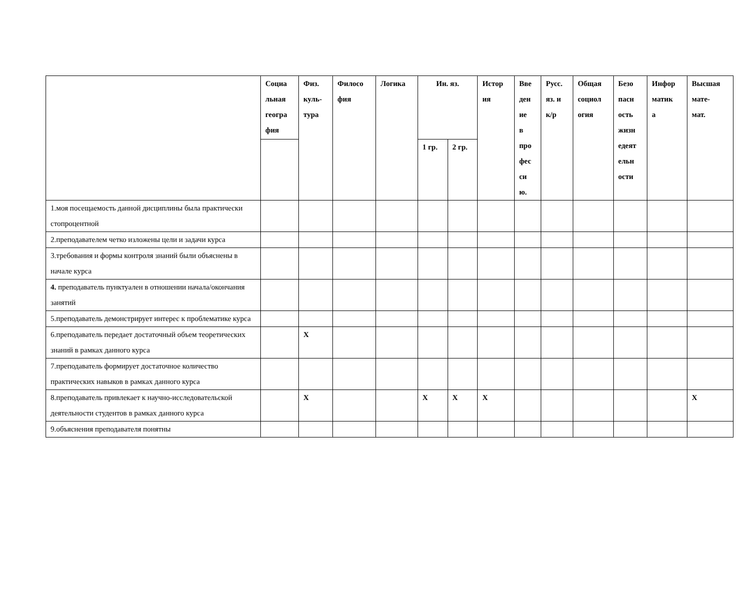| | Социа льная геогра фия | Физ. куль- тура | Филосо фия | Логика | Ин. яз. | | Истор ия | Вве ден ие в про фес си ю. | Русс. яз. и к/р | Общая социол огия | Безо пасн ость жизн едеят ельн ости | Инфор матик а | Высшая мате- мат. |
| --- | --- | --- | --- | --- | --- | --- | --- | --- | --- | --- | --- | --- | --- |
| | | | | | 1 гр. | 2 гр. | | | | | | | |
| 1.моя посещаемость данной дисциплины была практически стопроцентной | | | | | | | | | | | | | |
| 2.преподавателем четко изложены цели и задачи курса | | | | | | | | | | | | | |
| 3.требования и формы контроля знаний были объяснены в начале курса | | | | | | | | | | | | | |
| 4. преподаватель пунктуален в отношении начала/окончания занятий | | | | | | | | | | | | | |
| 5.преподаватель демонстрирует интерес к проблематике курса | | | | | | | | | | | | | |
| 6.преподаватель передает достаточный объем теоретических знаний в рамках данного курса | | X | | | | | | | | | | | |
| 7.преподаватель формирует достаточное количество практических навыков в рамках данного курса | | | | | | | | | | | | | |
| 8.преподаватель привлекает к научно-исследовательской деятельности студентов в рамках данного курса | | X | | | X | X | X | | | | | | X |
| 9.объяснения преподавателя понятны | | | | | | | | | | | | | |